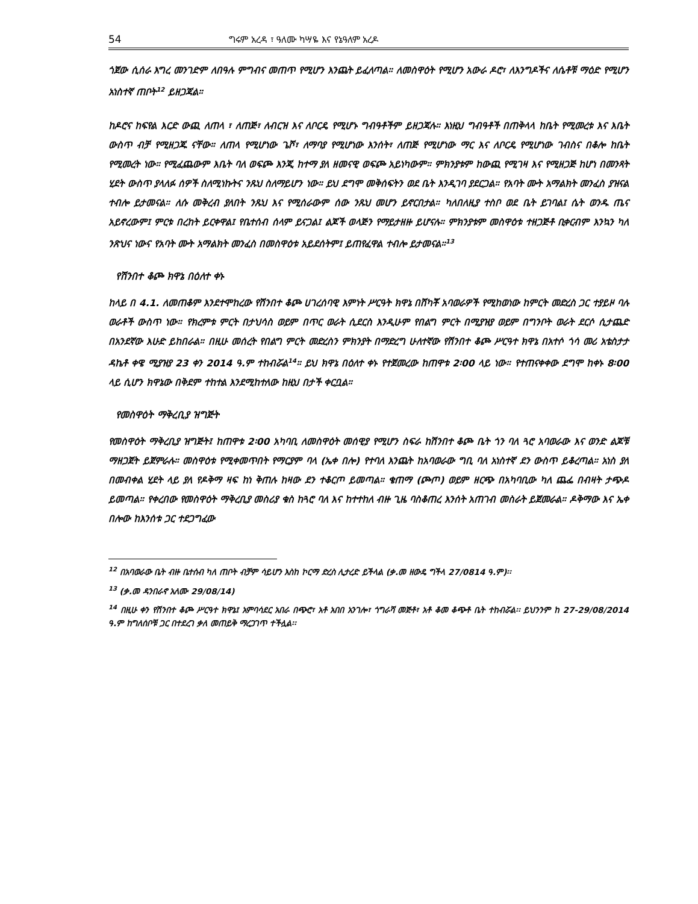54 ግሩም አረዳ ፣ ዓለሙ ካሣዬ እና የኔዓለም አረዶ
ጎጀው ሲሰራ እግረ መንገድም ለበዓሉ ምግብና መጠጥ የሚሆን እንጨት ይፈለጣል። ለመስዋዕት የሚሆን አውራ ዶሮ፣ ለእንግዶችና ለሴቶቹ ማዕድ የሚሆን አነስተኛ ጠቦት<sup>12</sup> ይዘጋጃል።
ከዶሮና ከፍየል እርድ ውጪ ለጠላ ፣ ለጠጅ፣ ለብርዝ እና ለቦርዴ የሚሆኑ ግብዓቶችም ይዘጋጃሉ። እነዚህ ግብዓቶች በጠቅላላ ከቤት የሚመረቱ እና እቤት ውስጥ ብቻ የሚዘጋጁ ናቸው። ለጠላ የሚሆነው ጌሾ፣ ለማባያ የሚሆነው እንሰት፣ ለጠጅ የሚሆነው ማር እና ለቦርዴ የሚሆነው ገብስና በቆሎ ከቤት የሚመረት ነው። የሚፈጨውም እቤት ባለ ወፍጮ እንጂ ከተማ ያለ ዘመናዊ ወፍጮ አይነካውም። ምክንያቱም ከውጪ የሚገዛ እና የሚዘጋጅ ከሆነ በመንጻት ሂደት ውስጥ ያላለፉ ሰዎች ስለሚነኩትና ንጹህ ስለማይሆን ነው። ይህ ደግሞ መቅሰፍትን ወደ ቤት እንዲገባ ያደርጋል። የአባት ሙት አማልክት መንፈስ ያዝናል ተብሎ ይታመናል። ለሱ መቅረብ ያለበት ንጹህ እና የሚሰራውም ሰው ንጹህ መሆን ይኖርበታል። ካለበለዚያ ተስቦ ወደ ቤት ይገባል፤ ሴት ወንዱ ጤና አይኖረውም፤ ምርቱ በረከት ይርቀዋል፤ የቤተሰብ ሰላም ይናጋል፤ ልጆች ወላጅን የማይታዘዙ ይሆናሉ። ምክንያቱም መስዋዕቱ ተዘጋጅቶ ቢቀርብም እንኳን ካለ ንጽህና ነውና የአባት ሙት አማልክት መንፈስ በመስዋዕቱ አይደሰትም፤ ይጠየፈዋል ተብሎ ይታመናል።<sup>13</sup>
የሽንበተ ቆጮ ክዋኔ በዕለተ ቀኑ
ከላይ በ 4.1. ለመጠቆም እንደተሞከረው የሽንበተ ቆጮ ሀገረሰባዊ እምነት ሥርዓት ክዋኔ በሸካቾ አባወራዎች የሚከወነው ከምርት መድረስ ጋር ተያይዞ ባሉ ወራቶች ውስጥ ነው። የክረምቱ ምርት በታህሳስ ወይም በጥር ወራት ሲደርስ እንዲሁም የበልግ ምርት በሚያዝያ ወይም በግንቦት ወራት ደርሶ ሲታጨድ በአንደኛው እሁድ ይከበራል። በዚሁ መሰረት የበልግ ምርት መድረስን ምክንያት በማድረግ ሁለተኛው የሽንበተ ቆጮ ሥርዓተ ክዋኔ በአተሶ ጎሳ መሪ አቴስታታ ዳኬቶ ቀዌ ሚያዝያ 23 ቀን 2014 ዓ.ም ተከብሯል<sup>14</sup>። ይህ ክዋኔ በዕለተ ቀኑ የተጀመረው ከጠዋቱ 2፡00 ላይ ነው። የተጠናቀቀው ደግሞ ከቀኑ 8፡00 ላይ ሲሆን ክዋኔው በቅደም ተከተል እንደሚከተለው ከዚህ በታች ቀርቧል።
የመስዋዕት ማቅረቢያ ዝግጅት
የመስዋዕት ማቅረቢያ ዝግጅት፤ ከጠዋቱ 2፡00 አካባቢ ለመስዋዕት መሰዊያ የሚሆን ስፍራ ከሽንበተ ቆጮ ቤት ጎን ባለ ጓሮ አባወራው እና ወንድ ልጆቹ ማዘጋጀት ይጀምራሉ። መስዋዕቱ የሚቀመጥበት የማርያም ባላ (ኤቀ በሎ) የተባለ እንጨት ከአባወራው ግቢ ባለ አነስተኛ ደን ውስጥ ይቆረጣል። አነስ ያለ በመብቀል ሂደት ላይ ያለ የዶቅማ ዛፍ ከነ ቅጠሉ ከዛው ደን ተቆርጦ ይመጣል። ቄጠማ (ጮጦ) ወይም ዘርጭ በአካባቢው ካለ ጨፌ በብዛት ታጭዶ ይመጣል። የቀረበው የመስዋዕት ማቅረቢያ መስሪያ ቁስ ከጓሮ ባለ እና ከተተከለ ብዙ ጊዜ ባስቆጠረ እንሰት አጠገብ መስራት ይጀመራል። ዶቅማው እና ኤቀ በሎው ከእንሰቱ ጋር ተደጋግፈው
<sup>12</sup> በአባወራው ቤት ብዙ ቤተሰብ ካለ ጠቦት ብቻም ሳይሆን እስከ ኮርማ ድረስ ሊታረድ ይችላል (ቃ.መ ዘውዴ ግችላ 27/0814 ዓ.ም)፡፡
<sup>13</sup> (ቃ.መ ዳንበራኖ አለሙ 29/08/14)
<sup>14</sup> በዚሁ ቀን የሽንበተ ቆጮ ሥርዓተ ክዋኔ፤ አምባሳደር አበራ በጭሮ፣ አቶ አበበ አንገሎ፣ ጎግራሻ መጅቶ፣ አቶ ቆመ ቆጭቶ ቤት ተከብሯል፡፡ ይህንንም ከ 27-29/08/2014 ዓ.ም ከግለሰቦቹ ጋር በተደረገ ቃለ መጠይቅ ማረጋገጥ ተችሏል፡፡